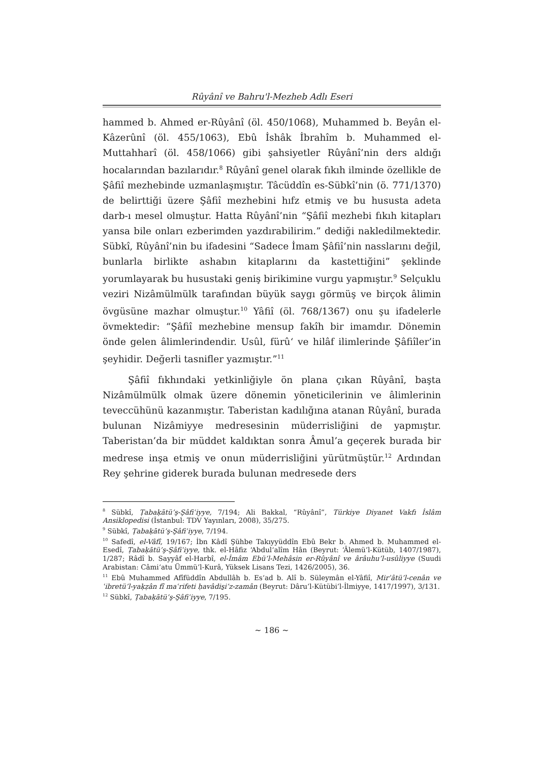Rûyânî ve Bahru'l-Mezheb Adlı Eseri
hammed b. Ahmed er-Rûyânî (öl. 450/1068), Muhammed b. Beyân el-Kâzerûnî (öl. 455/1063), Ebû İshâk İbrahîm b. Muhammed el-Muttahharî (öl. 458/1066) gibi şahsiyetler Rûyânî’nin ders aldığı hocalarından bazılarıdır.<sup>8</sup> Rûyânî genel olarak fıkıh ilminde özellikle de Şâfiî mezhebinde uzmanlaşmıştır. Tâcüddîn es-Sübkî’nin (ö. 771/1370) de belirttiği üzere Şâfiî mezhebini hıfz etmiş ve bu hususta adeta darb-ı mesel olmuştur. Hatta Rûyânî’nin “Şâfiî mezhebi fıkıh kitapları yansa bile onları ezberimden yazdırabilirim.” dediği nakledilmektedir. Sübkî, Rûyânî’nin bu ifadesini “Sadece İmam Şâfiî’nin nasslarını değil, bunlarla birlikte ashabın kitaplarını da kastettiğini” şeklinde yorumlayarak bu husustaki geniş birikimine vurgu yapmıştır.<sup>9</sup> Selçuklu veziri Nizâmülmülk tarafından büyük saygı görmüş ve birçok âlimin övgüsüne mazhar olmuştur.<sup>10</sup> Yâfiî (öl. 768/1367) onu şu ifadelerle övmektedir: “Şâfiî mezhebine mensup fakîh bir imamdır. Dönemin önde gelen âlimlerindendir. Usûl, fürû‘ ve hilâf ilimlerinde Şâfiîler’in şeyhidir. Değerli tasnifler yazmıştır.”<sup>11</sup>
Şâfiî fıkhındaki yetkinliğiyle ön plana çıkan Rûyânî, başta Nizâmülmülk olmak üzere dönemin yöneticilerinin ve âlimlerinin teveccühünü kazanmıştır. Taberistan kadılığına atanan Rûyânî, burada bulunan Nizâmiyye medresesinin müderrisliğini de yapmıştır. Taberistan’da bir müddet kaldıktan sonra Âmul’a geçerek burada bir medrese inşa etmiş ve onun müderrisliğini yürütmüştür.<sup>12</sup> Ardından Rey şehrine giderek burada bulunan medresede ders
<sup>8</sup> Sübkî, Ṭabaḳātü’ş-Şâfiʿiyye, 7/194; Ali Bakkal, “Rûyânî”, Türkiye Diyanet Vakfı İslâm Ansiklopedisi (İstanbul: TDV Yayınları, 2008), 35/275.
<sup>9</sup> Sübkî, Ṭabaḳātü’ş-Şâfiʿiyye, 7/194.
<sup>10</sup> Safedî, el-Vâfî, 19/167; İbn Kâdî Şühbe Takıyyüddîn Ebû Bekr b. Ahmed b. Muhammed el-Esedî, Ṭabaḳātü’ş-Şâfiʿiyye, thk. el-Hâfiz ‘Abdul‘alîm Hân (Beyrut: ‘Âlemü’l-Kütüb, 1407/1987), 1/287; Râdî b. Sayyâf el-Harbî, el-İmâm Ebü’l-Mehâsin er-Rûyânî ve ârâuhu’l-usûliyye (Suudi Arabistan: Câmi‘atu Ümmü’l-Kurâ, Yüksek Lisans Tezi, 1426/2005), 36.
<sup>11</sup> Ebû Muhammed Afîfüddîn Abdullâh b. Es‘ad b. Alî b. Süleymân el-Yâfiî, Mirʾâtü’l-cenân ve ʿibretü’l-yaḳẓân fî maʿrifeti ḥavâdis̱i’z-zamân (Beyrut: Dâru’l-Kütübi’l-İlmiyye, 1417/1997), 3/131.
<sup>12</sup> Sübkî, Ṭabaḳātü’ş-Şâfiʿiyye, 7/195.
~ 186 ~